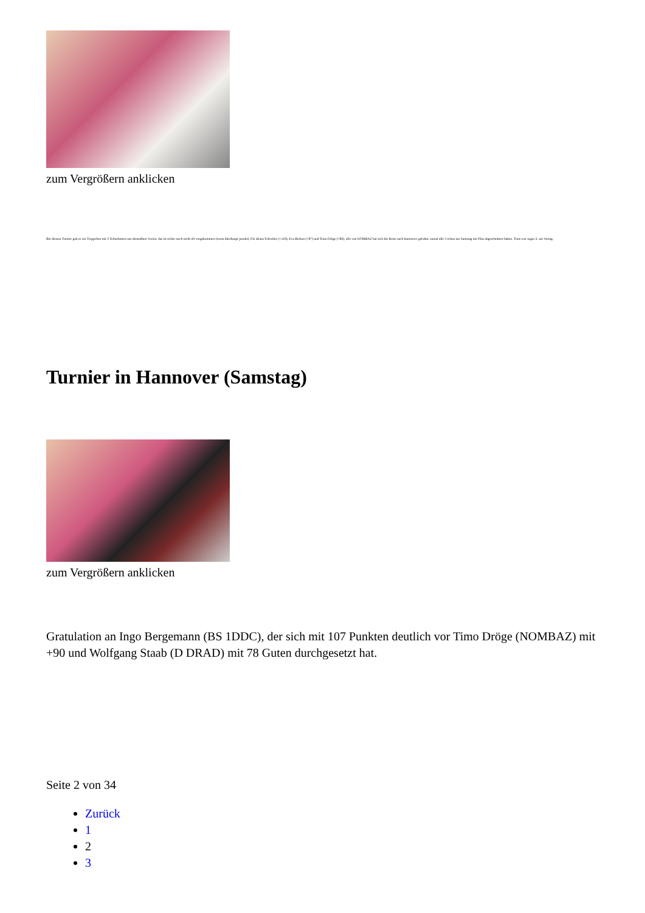zum Vergrößern anklicken
Bei diesem Turnier gab es ein Treppchen mit 3 Teilnehmern aus demselben Verein, das ist sicher noch nicht oft vorgekommen (wenn überhaupt jemals). Für Klaus Schreiber (+116), Eva Berkau (+87) und Timo Dröge (+82), alle von NOMBAZ hat sich die Reise nach Hannover gelohnt, zumal alle 3 schon am Samstag mit Plus abgeschnitten haben, Timo war sogar 2. am Vortag.
Turnier in Hannover (Samstag)
zum Vergrößern anklicken
Gratulation an Ingo Bergemann (BS 1DDC), der sich mit 107 Punkten deutlich vor Timo Dröge (NOMBAZ) mit +90 und Wolfgang Staab (D DRAD) mit 78 Guten durchgesetzt hat.
Seite 2 von 34
Zurück
1
2
3